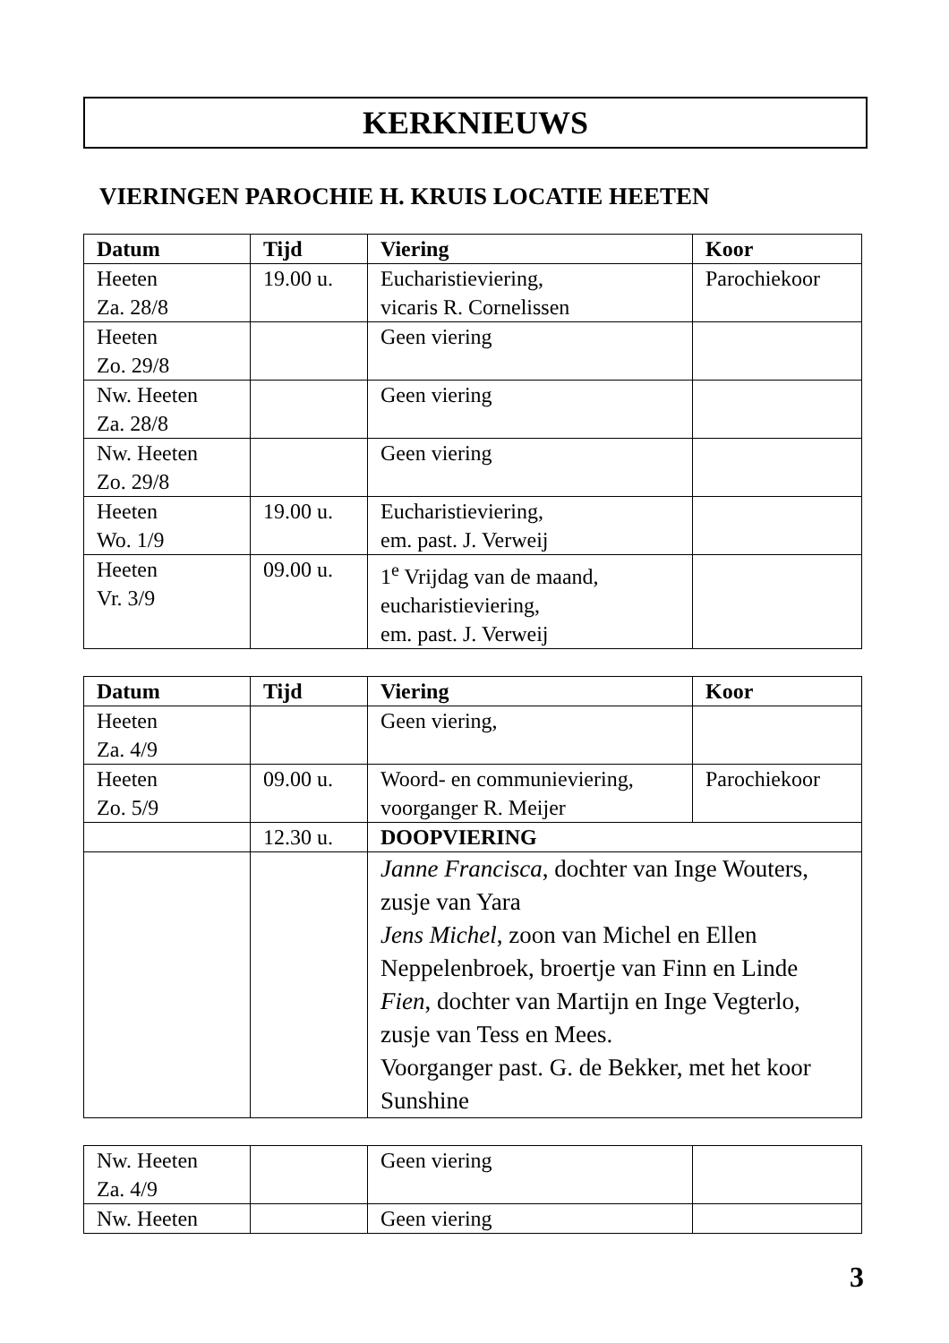KERKNIEUWS
VIERINGEN PAROCHIE H. KRUIS LOCATIE HEETEN
| Datum | Tijd | Viering | Koor |
| --- | --- | --- | --- |
| Heeten Za. 28/8 | 19.00 u. | Eucharistieviering, vicaris R. Cornelissen | Parochiekoor |
| Heeten Zo. 29/8 | | Geen viering | |
| Nw. Heeten Za. 28/8 | | Geen viering | |
| Nw. Heeten Zo. 29/8 | | Geen viering | |
| Heeten Wo. 1/9 | 19.00 u. | Eucharistieviering, em. past. J. Verweij | |
| Heeten Vr. 3/9 | 09.00 u. | 1<sup>e</sup> Vrijdag van de maand, eucharistieviering, em. past. J. Verweij | |
| Datum | Tijd | Viering | Koor |
| --- | --- | --- | --- |
| Heeten Za. 4/9 | | Geen viering, | |
| Heeten Zo. 5/9 | 09.00 u. | Woord- en communieviering, voorganger R. Meijer | Parochiekoor |
| | 12.30 u. | DOOPVIERING | |
| | | Janne Francisca , dochter van Inge Wouters, zusje van Yara Jens Michel , zoon van Michel en Ellen Neppelenbroek, broertje van Finn en Linde Fien , dochter van Martijn en Inge Vegterlo, zusje van Tess en Mees. Voorganger past. G. de Bekker, met het koor Sunshine | |
| Nw. Heeten Za. 4/9 | | Geen viering | |
| Nw. Heeten | | Geen viering | |
3